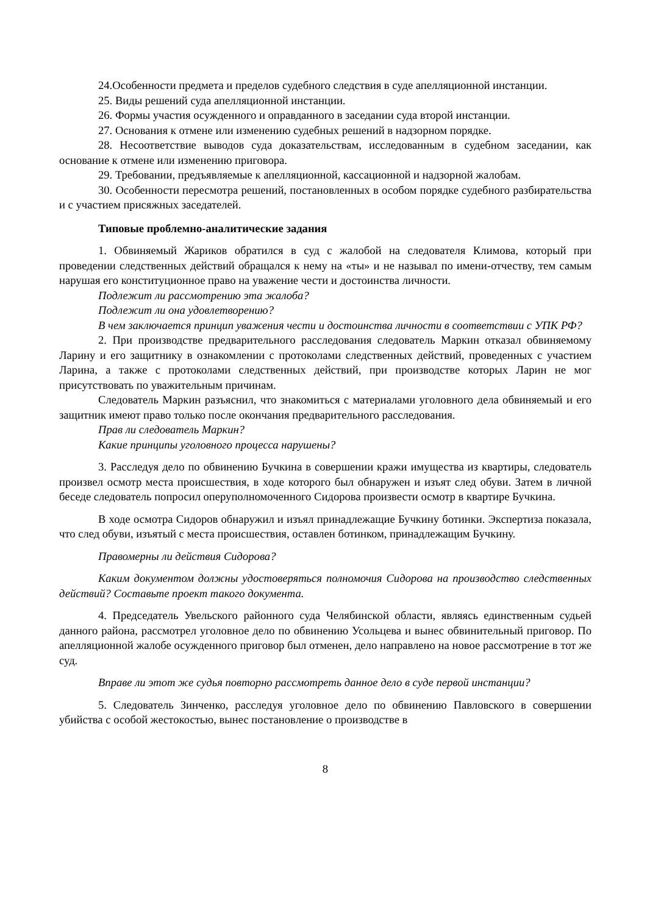24.Особенности предмета и пределов судебного следствия в суде апелляционной инстанции.
25. Виды решений суда апелляционной инстанции.
26. Формы участия осужденного и оправданного в заседании суда второй инстанции.
27. Основания к отмене или изменению судебных решений в надзорном порядке.
28. Несоответствие выводов суда доказательствам, исследованным в судебном заседании, как основание к отмене или изменению приговора.
29. Требовании, предъявляемые к апелляционной, кассационной и надзорной жалобам.
30. Особенности пересмотра решений, постановленных в особом порядке судебного разбирательства и с участием присяжных заседателей.
Типовые проблемно-аналитические задания
1. Обвиняемый Жариков обратился в суд с жалобой на следователя Климова, который при проведении следственных действий обращался к нему на «ты» и не называл по имени-отчеству, тем самым нарушая его конституционное право на уважение чести и достоинства личности.
Подлежит ли рассмотрению эта жалоба?
Подлежит ли она удовлетворению?
В чем заключается принцип уважения чести и достоинства личности в соответствии с УПК РФ?
2. При производстве предварительного расследования следователь Маркин отказал обвиняемому Ларину и его защитнику в ознакомлении с протоколами следственных действий, проведенных с участием Ларина, а также с протоколами следственных действий, при производстве которых Ларин не мог присутствовать по уважительным причинам.
Следователь Маркин разъяснил, что знакомиться с материалами уголовного дела обвиняемый и его защитник имеют право только после окончания предварительного расследования.
Прав ли следователь Маркин?
Какие принципы уголовного процесса нарушены?
3. Расследуя дело по обвинению Бучкина в совершении кражи имущества из квартиры, следователь произвел осмотр места происшествия, в ходе которого был обнаружен и изъят след обуви. Затем в личной беседе следователь попросил оперуполномоченного Сидорова произвести осмотр в квартире Бучкина.
В ходе осмотра Сидоров обнаружил и изъял принадлежащие Бучкину ботинки. Экспертиза показала, что след обуви, изъятый с места происшествия, оставлен ботинком, принадлежащим Бучкину.
Правомерны ли действия Сидорова?
Каким документом должны удостоверяться полномочия Сидорова на производство следственных действий? Составьте проект такого документа.
4. Председатель Увельского районного суда Челябинской области, являясь единственным судьей данного района, рассмотрел уголовное дело по обвинению Усольцева и вынес обвинительный приговор. По апелляционной жалобе осужденного приговор был отменен, дело направлено на новое рассмотрение в тот же суд.
Вправе ли этот же судья повторно рассмотреть данное дело в суде первой инстанции?
5. Следователь Зинченко, расследуя уголовное дело по обвинению Павловского в совершении убийства с особой жестокостью, вынес постановление о производстве в
8